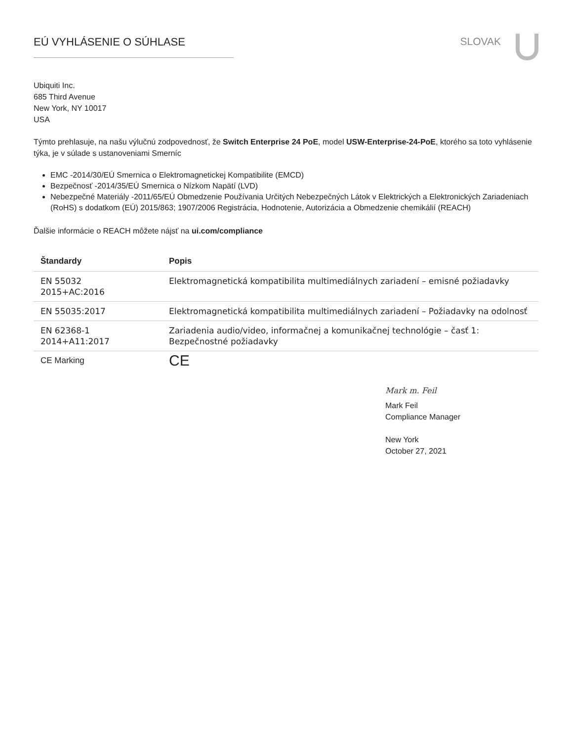EÚ VYHLÁSENIE O SÚHLASE SLOVAK
Ubiquiti Inc.
685 Third Avenue
New York, NY 10017
USA
Týmto prehlasuje, na našu výlučnú zodpovednosť, že Switch Enterprise 24 PoE, model USW-Enterprise-24-PoE, ktorého sa toto vyhlásenie týka, je v súlade s ustanoveniami Smerníc
EMC -2014/30/EÚ Smernica o Elektromagnetickej Kompatibilite (EMCD)
Bezpečnosť -2014/35/EÚ Smernica o Nízkom Napätí (LVD)
Nebezpečné Materiály -2011/65/EÚ Obmedzenie Používania Určitých Nebezpečných Látok v Elektrických a Elektronických Zariadeniach (RoHS) s dodatkom (EÚ) 2015/863; 1907/2006 Registrácia, Hodnotenie, Autorizácia a Obmedzenie chemikálií (REACH)
Ďalšie informácie o REACH môžete nájsť na ui.com/compliance
| Štandardy | Popis |
| --- | --- |
| EN 55032 2015+AC:2016 | Elektromagnetická kompatibilita multimediálnych zariadení – emisné požiadavky |
| EN 55035:2017 | Elektromagnetická kompatibilita multimediálnych zariadení – Požiadavky na odolnosť |
| EN 62368-1 2014+A11:2017 | Zariadenia audio/video, informačnej a komunikačnej technológie – časť 1: Bezpečnostné požiadavky |
| CE Marking | CE |
Mark m. Feil
Mark Feil
Compliance Manager
New York
October 27, 2021